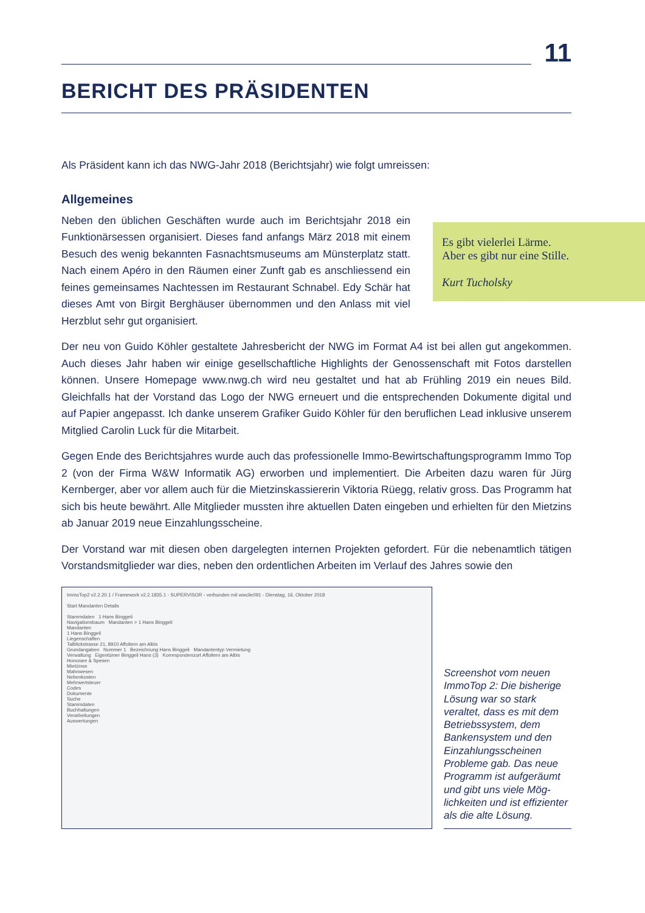Es gibt vielerlei Lärme.
Aber es gibt nur eine Stille.
Kurt Tucholsky
11
BERICHT DES PRÄSIDENTEN
Als Präsident kann ich das NWG-Jahr 2018 (Berichtsjahr) wie folgt umreissen:
Allgemeines
Neben den üblichen Geschäften wurde auch im Berichtsjahr 2018 ein Funktionärsessen organisiert. Dieses fand anfangs März 2018 mit einem Besuch des wenig bekannten Fasnachtsmuseums am Münsterplatz statt. Nach einem Apéro in den Räumen einer Zunft gab es anschliessend ein feines gemeinsames Nachtessen im Restaurant Schnabel. Edy Schär hat dieses Amt von Birgit Berghäuser übernommen und den Anlass mit viel Herzblut sehr gut organisiert.
Der neu von Guido Köhler gestaltete Jahresbericht der NWG im Format A4 ist bei allen gut angekommen. Auch dieses Jahr haben wir einige gesellschaftliche Highlights der Genossenschaft mit Fotos darstellen können. Unsere Homepage www.nwg.ch wird neu gestaltet und hat ab Frühling 2019 ein neues Bild. Gleichfalls hat der Vorstand das Logo der NWG erneuert und die entsprechenden Dokumente digital und auf Papier angepasst. Ich danke unserem Grafiker Guido Köhler für den beruflichen Lead inklusive unserem Mitglied Carolin Luck für die Mitarbeit.
Gegen Ende des Berichtsjahres wurde auch das professionelle Immo-Bewirtschaftungsprogramm Immo Top 2 (von der Firma W&W Informatik AG) erworben und implementiert. Die Arbeiten dazu waren für Jürg Kernberger, aber vor allem auch für die Mietzinskassiererin Viktoria Rüegg, relativ gross. Das Programm hat sich bis heute bewährt. Alle Mitglieder mussten ihre aktuellen Daten eingeben und erhielten für den Mietzins ab Januar 2019 neue Einzahlungsscheine.
Der Vorstand war mit diesen oben dargelegten internen Projekten gefordert. Für die nebenamtlich tätigen Vorstandsmitglieder war dies, neben den ordentlichen Arbeiten im Verlauf des Jahres sowie den
ImmoTop2 v2.2.20.1 / Framework v2.2.1835.1 - SUPERVISOR - verbunden mit wwclie091 - Dienstag, 16. Oktober 2018
Start Mandanten Details
Stammdaten 1 Hans Binggeli
Navigationsbaum Mandanten > 1 Hans Binggeli
Mandanten
1 Hans Binggeli
Liegenschaften
Talblickstrasse 21, 8910 Affoltern am Albis
Grundangaben Nummer 1 Bezeichnung Hans Binggeli Mandantentyp Vermietung
Verwaltung Eigentümer Binggeli Hans (3) Korrespondenzort Affoltern am Albis
Honorare & Spesen
Mietzinse
Mahnwesen
Nebenkosten
Mehrwertsteuer
Codes
Dokumente
Suche
Stammdaten
Buchhaltungen
Verarbeitungen
Auswertungen
Screenshot vom neuen ImmoTop 2: Die bisheri­ge Lösung war so stark veraltet, dass es mit dem Betriebssystem, dem Bankensystem und den Einzahlungsscheinen Probleme gab. Das neue Programm ist aufgeräumt und gibt uns viele Mög­lichkeiten und ist effizien­ter als die alte Lösung.